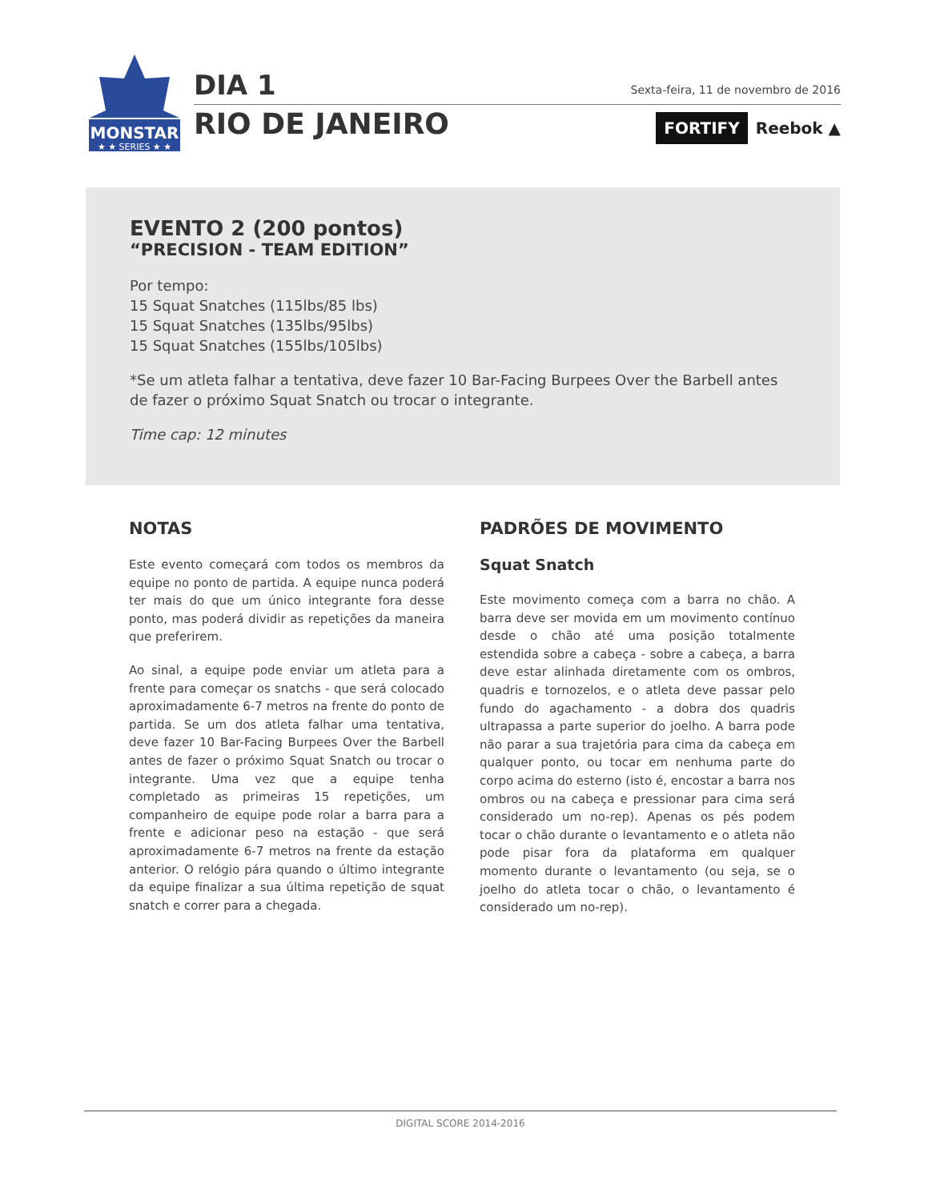MONSTAR
★ ★ SERIES ★ ★
DIA 1
RIO DE JANEIRO
Sexta-feira, 11 de novembro de 2016
FORTIFY Reebok ▲
EVENTO 2 (200 pontos)
“PRECISION - TEAM EDITION”
Por tempo:
15 Squat Snatches (115lbs/85 lbs)
15 Squat Snatches (135lbs/95lbs)
15 Squat Snatches (155lbs/105lbs)
*Se um atleta falhar a tentativa, deve fazer 10 Bar-Facing Burpees Over the Barbell antes de fazer o próximo Squat Snatch ou trocar o integrante.
Time cap: 12 minutes
NOTAS
Este evento começará com todos os membros da equipe no ponto de partida. A equipe nunca poderá ter mais do que um único integrante fora desse ponto, mas poderá dividir as repetições da maneira que preferirem.
Ao sinal, a equipe pode enviar um atleta para a frente para começar os snatchs - que será colocado aproximadamente 6-7 metros na frente do ponto de partida. Se um dos atleta falhar uma tentativa, deve fazer 10 Bar-Facing Burpees Over the Barbell antes de fazer o próximo Squat Snatch ou trocar o integrante. Uma vez que a equipe tenha completado as primeiras 15 repetições, um companheiro de equipe pode rolar a barra para a frente e adicionar peso na estação - que será aproximadamente 6-7 metros na frente da estação anterior. O relógio pára quando o último integrante da equipe finalizar a sua última repetição de squat snatch e correr para a chegada.
PADRÕES DE MOVIMENTO
Squat Snatch
Este movimento começa com a barra no chão. A barra deve ser movida em um movimento contínuo desde o chão até uma posição totalmente estendida sobre a cabeça - sobre a cabeça, a barra deve estar alinhada diretamente com os ombros, quadris e tornozelos, e o atleta deve passar pelo fundo do agachamento - a dobra dos quadris ultrapassa a parte superior do joelho. A barra pode não parar a sua trajetória para cima da cabeça em qualquer ponto, ou tocar em nenhuma parte do corpo acima do esterno (isto é, encostar a barra nos ombros ou na cabeça e pressionar para cima será considerado um no-rep). Apenas os pés podem tocar o chão durante o levantamento e o atleta não pode pisar fora da plataforma em qualquer momento durante o levantamento (ou seja, se o joelho do atleta tocar o chão, o levantamento é considerado um no-rep).
DIGITAL SCORE 2014-2016